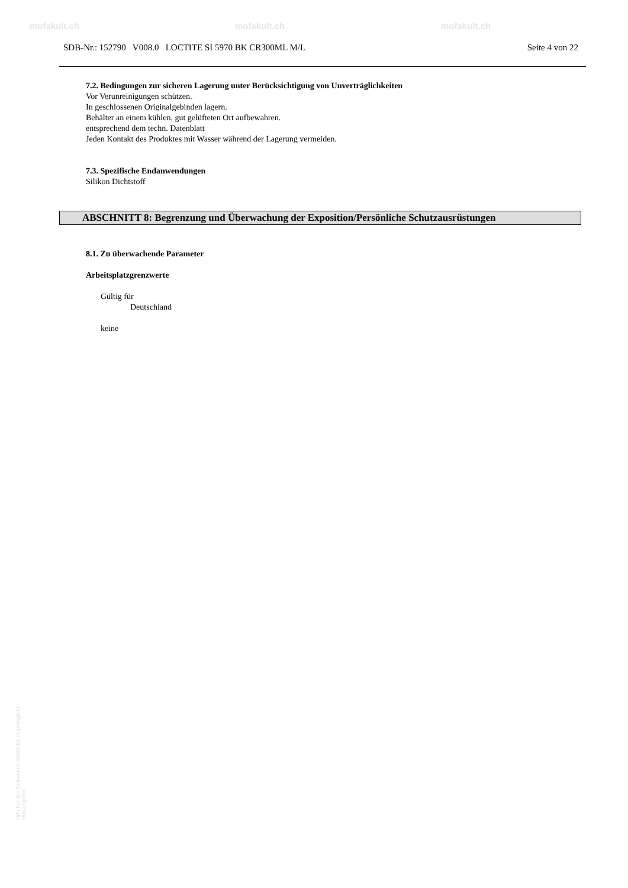mofakult.ch mofakult.ch mofakult.ch
SDB-Nr.: 152790 V008.0 LOCTITE SI 5970 BK CR300ML M/L Seite 4 von 22
7.2. Bedingungen zur sicheren Lagerung unter Berücksichtigung von Unverträglichkeiten
Vor Verunreinigungen schützen.
In geschlossenen Originalgebinden lagern.
Behälter an einem kühlen, gut gelüfteten Ort aufbewahren.
entsprechend dem techn. Datenblatt
Jeden Kontakt des Produktes mit Wasser während der Lagerung vermeiden.
7.3. Spezifische Endanwendungen
Silikon Dichtstoff
ABSCHNITT 8: Begrenzung und Überwachung der Exposition/Persönliche Schutzausrüstungen
8.1. Zu überwachende Parameter
Arbeitsplatzgrenzwerte
Gültig für
Deutschland
keine
Urheber des Dokuments bleibt der ursprüngliche Herausgeber.